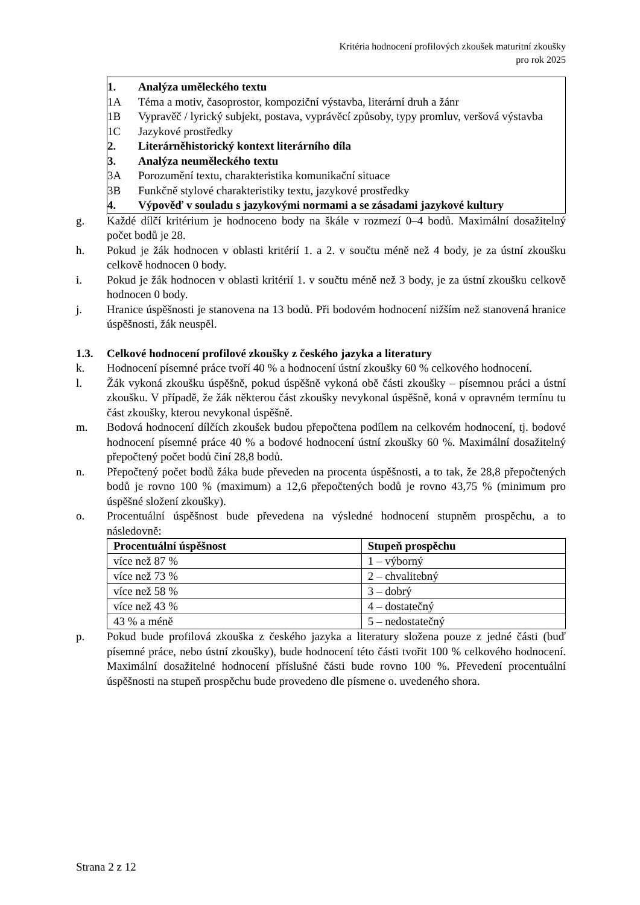Kritéria hodnocení profilových zkoušek maturitní zkoušky
pro rok 2025
1. Analýza uměleckého textu
1A Téma a motiv, časoprostor, kompoziční výstavba, literární druh a žánr
1B Vypravěč / lyrický subjekt, postava, vyprávěcí způsoby, typy promluv, veršová výstavba
1C Jazykové prostředky
2. Literárněhistorický kontext literárního díla
3. Analýza neuměleckého textu
3A Porozumění textu, charakteristika komunikační situace
3B Funkčně stylové charakteristiky textu, jazykové prostředky
4. Výpověď v souladu s jazykovými normami a se zásadami jazykové kultury
g. Každé dílčí kritérium je hodnoceno body na škále v rozmezí 0–4 bodů. Maximální dosažitelný počet bodů je 28.
h. Pokud je žák hodnocen v oblasti kritérií 1. a 2. v součtu méně než 4 body, je za ústní zkoušku celkově hodnocen 0 body.
i. Pokud je žák hodnocen v oblasti kritérií 1. v součtu méně než 3 body, je za ústní zkoušku celkově hodnocen 0 body.
j. Hranice úspěšnosti je stanovena na 13 bodů. Při bodovém hodnocení nižším než stanovená hranice úspěšnosti, žák neuspěl.
1.3. Celkové hodnocení profilové zkoušky z českého jazyka a literatury
k. Hodnocení písemné práce tvoří 40 % a hodnocení ústní zkoušky 60 % celkového hodnocení.
l. Žák vykoná zkoušku úspěšně, pokud úspěšně vykoná obě části zkoušky – písemnou práci a ústní zkoušku. V případě, že žák některou část zkoušky nevykonal úspěšně, koná v opravném termínu tu část zkoušky, kterou nevykonal úspěšně.
m. Bodová hodnocení dílčích zkoušek budou přepočtena podílem na celkovém hodnocení, tj. bodové hodnocení písemné práce 40 % a bodové hodnocení ústní zkoušky 60 %. Maximální dosažitelný přepočtený počet bodů činí 28,8 bodů.
n. Přepočtený počet bodů žáka bude převeden na procenta úspěšnosti, a to tak, že 28,8 přepočtených bodů je rovno 100 % (maximum) a 12,6 přepočtených bodů je rovno 43,75 % (minimum pro úspěšné složení zkoušky).
o. Procentuální úspěšnost bude převedena na výsledné hodnocení stupněm prospěchu, a to následovně:
| Procentuální úspěšnost | Stupeň prospěchu |
| --- | --- |
| více než 87 % | 1 – výborný |
| více než 73 % | 2 – chvalitebný |
| více než 58 % | 3 – dobrý |
| více než 43 % | 4 – dostatečný |
| 43 % a méně | 5 – nedostatečný |
p. Pokud bude profilová zkouška z českého jazyka a literatury složena pouze z jedné části (buď písemné práce, nebo ústní zkoušky), bude hodnocení této části tvořit 100 % celkového hodnocení. Maximální dosažitelné hodnocení příslušné části bude rovno 100 %. Převedení procentuální úspěšnosti na stupeň prospěchu bude provedeno dle písmene o. uvedeného shora.
Strana 2 z 12